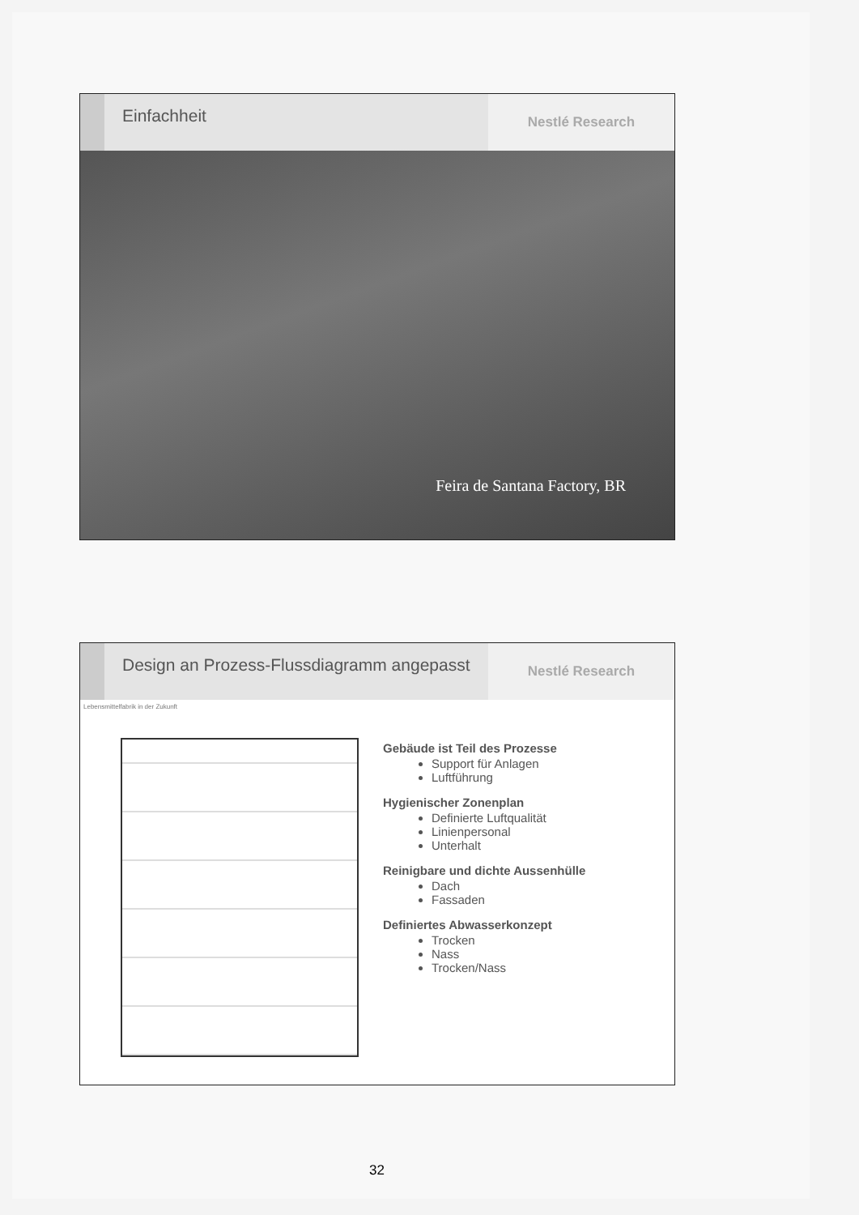Einfachheit
Nestlé Research
Feira de Santana Factory, BR
Design an Prozess-Flussdiagramm angepasst
Nestlé Research
Lebensmittelfabrik in der Zukunft
Gebäude ist Teil des Prozesse
Support für Anlagen
Luftführung
Hygienischer Zonenplan
Definierte Luftqualität
Linienpersonal
Unterhalt
Reinigbare und dichte Aussenhülle
Dach
Fassaden
Definiertes Abwasserkonzept
Trocken
Nass
Trocken/Nass
32